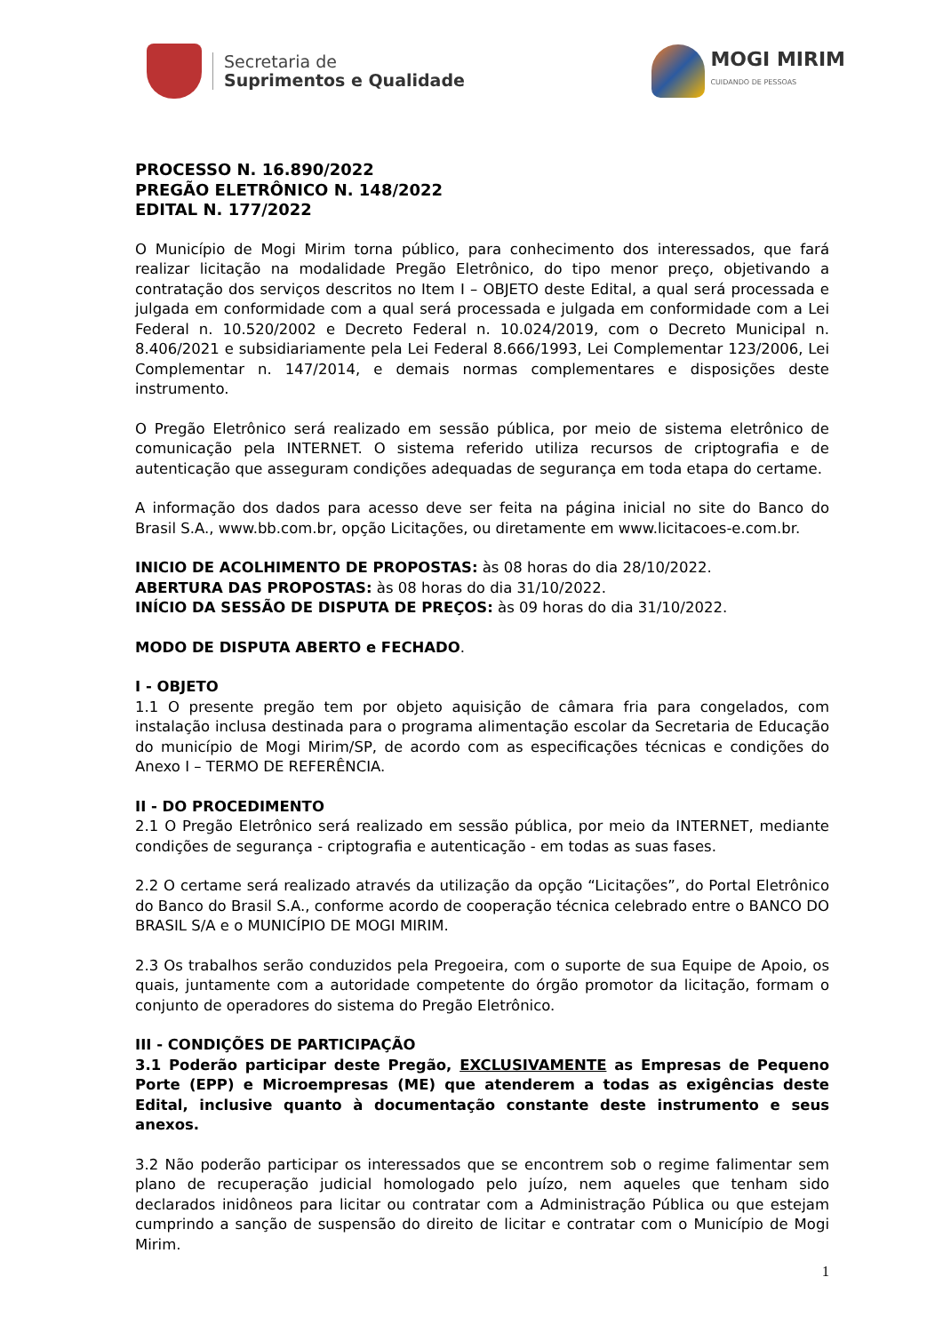Secretaria de
Suprimentos e Qualidade
MOGI MIRIM
CUIDANDO DE PESSOAS
PROCESSO N. 16.890/2022
PREGÃO ELETRÔNICO N. 148/2022
EDITAL N. 177/2022
O Município de Mogi Mirim torna público, para conhecimento dos interessados, que fará realizar licitação na modalidade Pregão Eletrônico, do tipo menor preço, objetivando a contratação dos serviços descritos no Item I – OBJETO deste Edital, a qual será processada e julgada em conformidade com a qual será processada e julgada em conformidade com a Lei Federal n. 10.520/2002 e Decreto Federal n. 10.024/2019, com o Decreto Municipal n. 8.406/2021 e subsidiariamente pela Lei Federal 8.666/1993, Lei Complementar 123/2006, Lei Complementar n. 147/2014, e demais normas complementares e disposições deste instrumento.
O Pregão Eletrônico será realizado em sessão pública, por meio de sistema eletrônico de comunicação pela INTERNET. O sistema referido utiliza recursos de criptografia e de autenticação que asseguram condições adequadas de segurança em toda etapa do certame.
A informação dos dados para acesso deve ser feita na página inicial no site do Banco do Brasil S.A., www.bb.com.br, opção Licitações, ou diretamente em www.licitacoes-e.com.br.
INICIO DE ACOLHIMENTO DE PROPOSTAS: às 08 horas do dia 28/10/2022.
ABERTURA DAS PROPOSTAS: às 08 horas do dia 31/10/2022.
INÍCIO DA SESSÃO DE DISPUTA DE PREÇOS: às 09 horas do dia 31/10/2022.
MODO DE DISPUTA ABERTO e FECHADO.
I - OBJETO
1.1 O presente pregão tem por objeto aquisição de câmara fria para congelados, com instalação inclusa destinada para o programa alimentação escolar da Secretaria de Educação do município de Mogi Mirim/SP, de acordo com as especificações técnicas e condições do Anexo I – TERMO DE REFERÊNCIA.
II - DO PROCEDIMENTO
2.1 O Pregão Eletrônico será realizado em sessão pública, por meio da INTERNET, mediante condições de segurança - criptografia e autenticação - em todas as suas fases.
2.2 O certame será realizado através da utilização da opção “Licitações”, do Portal Eletrônico do Banco do Brasil S.A., conforme acordo de cooperação técnica celebrado entre o BANCO DO BRASIL S/A e o MUNICÍPIO DE MOGI MIRIM.
2.3 Os trabalhos serão conduzidos pela Pregoeira, com o suporte de sua Equipe de Apoio, os quais, juntamente com a autoridade competente do órgão promotor da licitação, formam o conjunto de operadores do sistema do Pregão Eletrônico.
III - CONDIÇÕES DE PARTICIPAÇÃO
3.1 Poderão participar deste Pregão, EXCLUSIVAMENTE as Empresas de Pequeno Porte (EPP) e Microempresas (ME) que atenderem a todas as exigências deste Edital, inclusive quanto à documentação constante deste instrumento e seus anexos.
3.2 Não poderão participar os interessados que se encontrem sob o regime falimentar sem plano de recuperação judicial homologado pelo juízo, nem aqueles que tenham sido declarados inidôneos para licitar ou contratar com a Administração Pública ou que estejam cumprindo a sanção de suspensão do direito de licitar e contratar com o Município de Mogi Mirim.
1